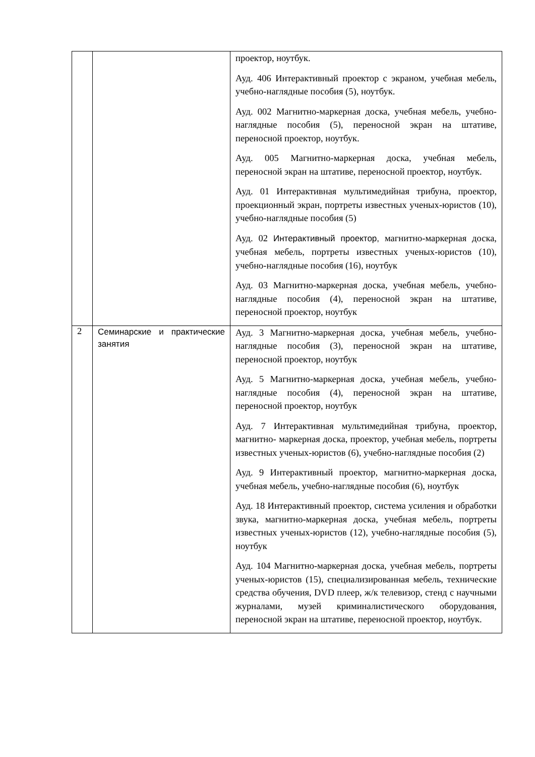| | | проектор, ноутбук. Ауд. 406 Интерактивный проектор с экраном, учебная мебель, учебно-наглядные пособия (5), ноутбук. Ауд. 002 Магнитно-маркерная доска, учебная мебель, учебно-наглядные пособия (5), переносной экран на штативе, переносной проектор, ноутбук. Ауд. 005 Магнитно-маркерная доска, учебная мебель, переносной экран на штативе, переносной проектор, ноутбук. Ауд. 01 Интерактивная мультимедийная трибуна, проектор, проекционный экран, портреты известных ученых-юристов (10), учебно-наглядные пособия (5) Ауд. 02 Интерактивный проектор, магнитно-маркерная доска, учебная мебель, портреты известных ученых-юристов (10), учебно-наглядные пособия (16), ноутбук Ауд. 03 Магнитно-маркерная доска, учебная мебель, учебно-наглядные пособия (4), переносной экран на штативе, переносной проектор, ноутбук |
| 2 | Семинарские и практические занятия | Ауд. 3 Магнитно-маркерная доска, учебная мебель, учебно- наглядные пособия (3), переносной экран на штативе, переносной проектор, ноутбук Ауд. 5 Магнитно-маркерная доска, учебная мебель, учебно- наглядные пособия (4), переносной экран на штативе, переносной проектор, ноутбук Ауд. 7 Интерактивная мультимедийная трибуна, проектор, магнитно- маркерная доска, проектор, учебная мебель, портреты известных ученых-юристов (6), учебно-наглядные пособия (2) Ауд. 9 Интерактивный проектор, магнитно-маркерная доска, учебная мебель, учебно-наглядные пособия (6), ноутбук Ауд. 18 Интерактивный проектор, система усиления и обработки звука, магнитно-маркерная доска, учебная мебель, портреты известных ученых-юристов (12), учебно-наглядные пособия (5), ноутбук Ауд. 104 Магнитно-маркерная доска, учебная мебель, портреты ученых-юристов (15), специализированная мебель, технические средства обучения, DVD плеер, ж/к телевизор, стенд с научными журналами, музей криминалистического оборудования, переносной экран на штативе, переносной проектор, ноутбук. |